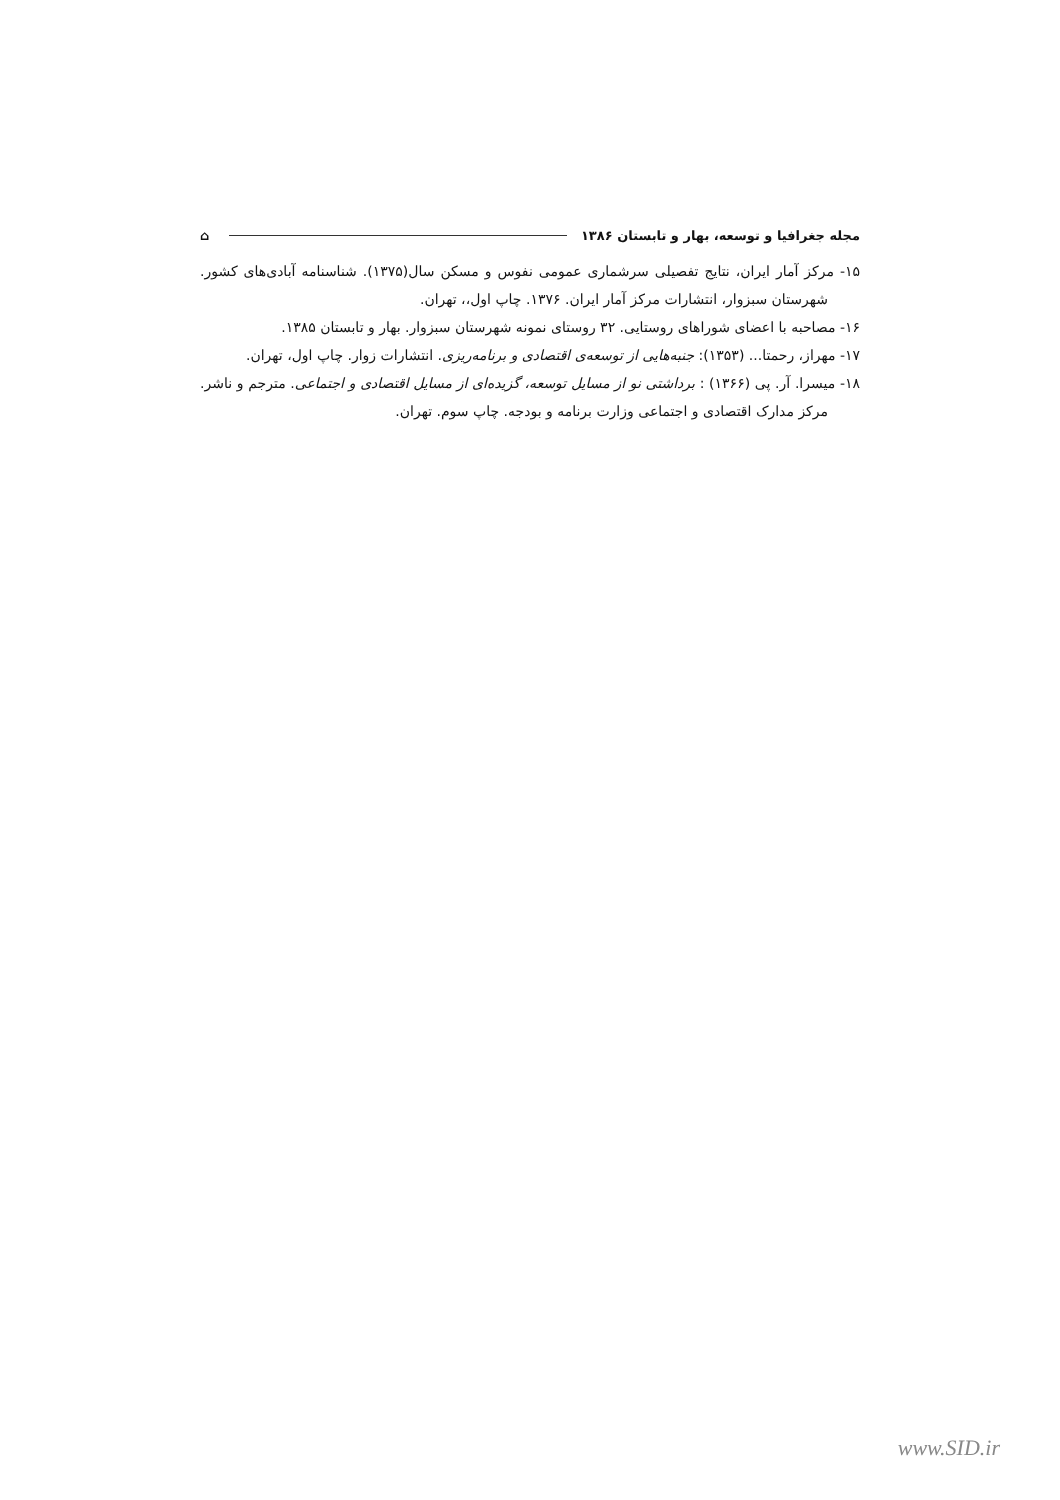مجله جغرافیا و توسعه، بهار و تابستان ۱۳۸۶ ⌂
۱۵- مرکز آمار ایران، نتایج تفصیلی سرشماری عمومی نفوس و مسکن سال(۱۳۷۵). شناسنامه آبادی‌های کشور. شهرستان سبزوار، انتشارات مرکز آمار ایران. ۱۳۷۶. چاپ اول،، تهران.
۱۶- مصاحبه با اعضای شوراهای روستایی. ۳۲ روستای نمونه شهرستان سبزوار. بهار و تابستان ۱۳۸۵.
۱۷- مهراز، رحمتا... (۱۳۵۳): جنبه‌هایی از توسعه‌ی اقتصادی و برنامه‌ریزی. انتشارات زوار. چاپ اول، تهران.
۱۸- میسرا. آر. پی (۱۳۶۶) : برداشتی نو از مسایل توسعه، گزیده‌ای از مسایل اقتصادی و اجتماعی. مترجم و ناشر. مرکز مدارک اقتصادی و اجتماعی وزارت برنامه و بودجه. چاپ سوم. تهران.
www.SID.ir